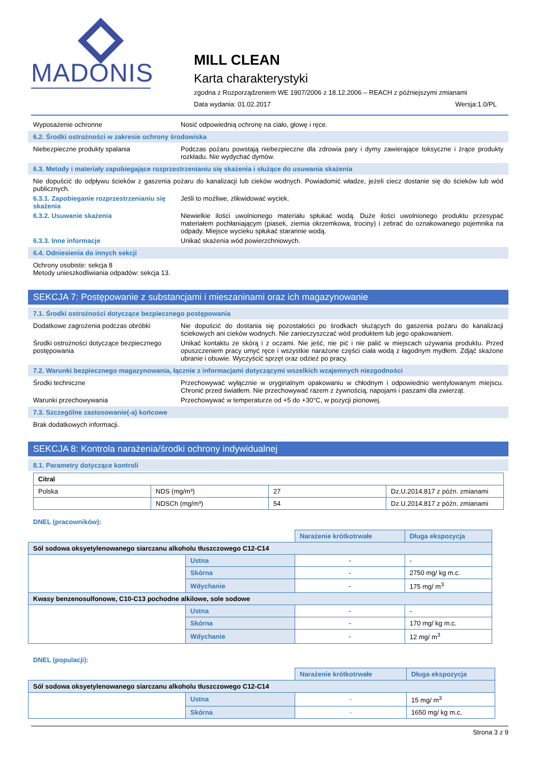MADONIS
MILL CLEAN
Karta charakterystyki
zgodna z Rozporządzeniem WE 1907/2006 z 18.12.2006 – REACH z późniejszymi zmianami
Data wydania: 01.02.2017 Wersja:1.0/PL
Wyposażenie ochronne Nosić odpowiednią ochronę na ciało, głowę i ręce.
6.2. Środki ostrożności w zakresie ochrony środowiska
Niebezpieczne produkty spalania Podczas pożaru powstają niebezpieczne dla zdrowia pary i dymy zawierające toksyczne i żrące produkty rozkładu. Nie wydychać dymów.
6.3. Metody i materiały zapobiegające rozprzestrzenianiu się skażenia i służące do usuwania skażenia
Nie dopuścić do odpływu ścieków z gaszenia pożaru do kanalizacji lub cieków wodnych. Powiadomić władze, jeżeli ciecz dostanie się do ścieków lub wód publicznych.
6.3.1. Zapobieganie rozprzestrzenianiu się skażenia
Jeśli to możliwe, zlikwidować wyciek.
6.3.2. Usuwanie skażenia Niewielkie ilości uwolnionego materiału spłukać wodą. Duże ilości uwolnionego produktu przesypać materiałem pochłaniającym (piasek, ziemia okrzemkowa, trociny) i zebrać do oznakowanego pojemnika na odpady. Miejsce wycieku spłukać starannie wodą.
6.3.3. Inne informacje Unikać skażenia wód powierzchniowych.
6.4. Odniesienia do innych sekcji
Ochrony osobiste: sekcja 8
Metody unieszkodliwiania odpadów: sekcja 13.
SEKCJA 7: Postępowanie z substancjami i mieszaninami oraz ich magazynowanie
7.1. Środki ostrożności dotyczące bezpiecznego postępowania
Dodatkowe zagrożenia podczas obróbki Nie dopuścić do dostania się pozostałości po środkach służących do gaszenia pożaru do kanalizacji ściekowych ani cieków wodnych. Nie zanieczyszczać wód produktem lub jego opakowaniem.
Środki ostrożności dotyczące bezpiecznego postępowania
Unikać kontaktu ze skórą i z oczami. Nie jeść, nie pić i nie palić w miejscach używania produktu. Przed opuszczeniem pracy umyć ręce i wszystkie narażone części ciała wodą z łagodnym mydłem. Zdjąć skażone ubranie i obuwie. Wyczyścić sprzęt oraz odzież po pracy.
7.2. Warunki bezpiecznego magazynowania, łącznie z informacjami dotyczącymi wszelkich wzajemnych niezgodności
Środki techniczne Przechowywać wyłącznie w oryginalnym opakowaniu w chłodnym i odpowiednio wentylowanym miejscu. Chronić przed światłem. Nie przechowywać razem z żywnością, napojami i paszami dla zwierząt.
Warunki przechowywania Przechowywać w temperaturze od +5 do +30°C, w pozycji pionowej.
7.3. Szczególne zastosowanie(-a) końcowe
Brak dodatkowych informacji.
SEKCJA 8: Kontrola narażenia/środki ochrony indywidualnej
8.1. Parametry dotyczące kontroli
| Citral | | | |
| Polska | NDS (mg/m³) | 27 | Dz.U.2014.817 z późn. zmianami |
| | NDSCh (mg/m³) | 54 | Dz.U.2014.817 z późn. zmianami |
DNEL (pracowników):
| | | Narażenie krótkotrwałe | Długa ekspozycja |
| Sól sodowa oksyetylenowanego siarczanu alkoholu tłuszczowego C12-C14 | | | |
| | Ustna | - | - |
| | Skórna | - | 2750 mg/ kg m.c. |
| | Wdychanie | - | 175 mg/ m<sup>3</sup> |
| Kwasy benzenosulfonowe, C10-C13 pochodne alkilowe, sole sodowe | | | |
| | Ustna | - | - |
| | Skórna | - | 170 mg/ kg m.c. |
| | Wdychanie | - | 12 mg/ m<sup>3</sup> |
DNEL (populacji):
| | | Narażenie krótkotrwałe | Długa ekspozycja |
| Sól sodowa oksyetylenowanego siarczanu alkoholu tłuszczowego C12-C14 | | | |
| | Ustna | - | 15 mg/ m<sup>3</sup> |
| | Skórna | - | 1650 mg/ kg m.c. |
Strona 3 z 9